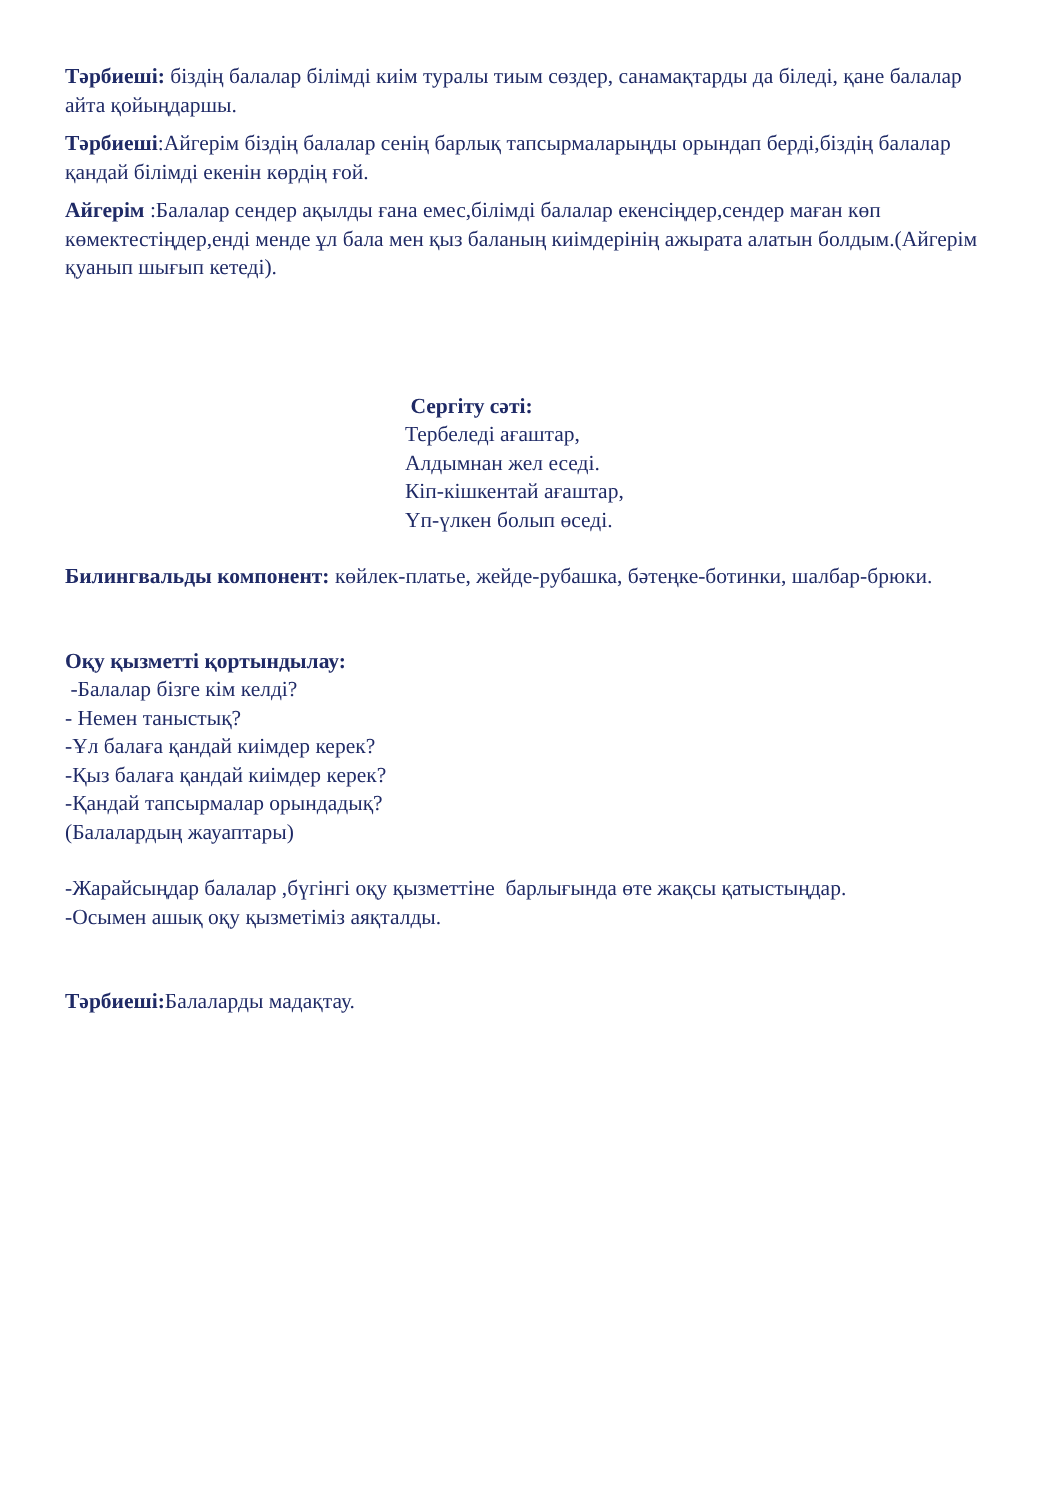Тәрбиеші: біздің балалар білімді киім туралы тиым сөздер, санамақтарды да біледі, қане балалар айта қойыңдаршы.
Тәрбиеші:Айгерім біздің балалар сенің барлық тапсырмаларыңды орындап берді,біздің балалар қандай білімді екенін көрдің ғой.
Айгерім :Балалар сендер ақылды ғана емес,білімді балалар екенсіңдер,сендер маған көп көмектестіңдер,енді менде ұл бала мен қыз баланың киімдерінің ажырата алатын болдым.(Айгерім қуанып шығып кетеді).
Сергіту сәті:
Тербеледі ағаштар,
Алдымнан жел еседі.
Кіп-кішкентай ағаштар,
Үп-үлкен болып өседі.
Билингвальды компонент: көйлек-платье, жейде-рубашка, бәтеңке-ботинки, шалбар-брюки.
Оқу қызметті қортындылау:
-Балалар бізге кім келді?
- Немен таныстық?
-Ұл балаға қандай киімдер керек?
-Қыз балаға қандай киімдер керек?
-Қандай тапсырмалар орындадық?
(Балалардың жауаптары)
-Жарайсыңдар балалар ,бүгінгі оқу қызметтіне барлығында өте жақсы қатыстыңдар.
-Осымен ашық оқу қызметіміз аяқталды.
Тәрбиеші: Балаларды мадақтау.